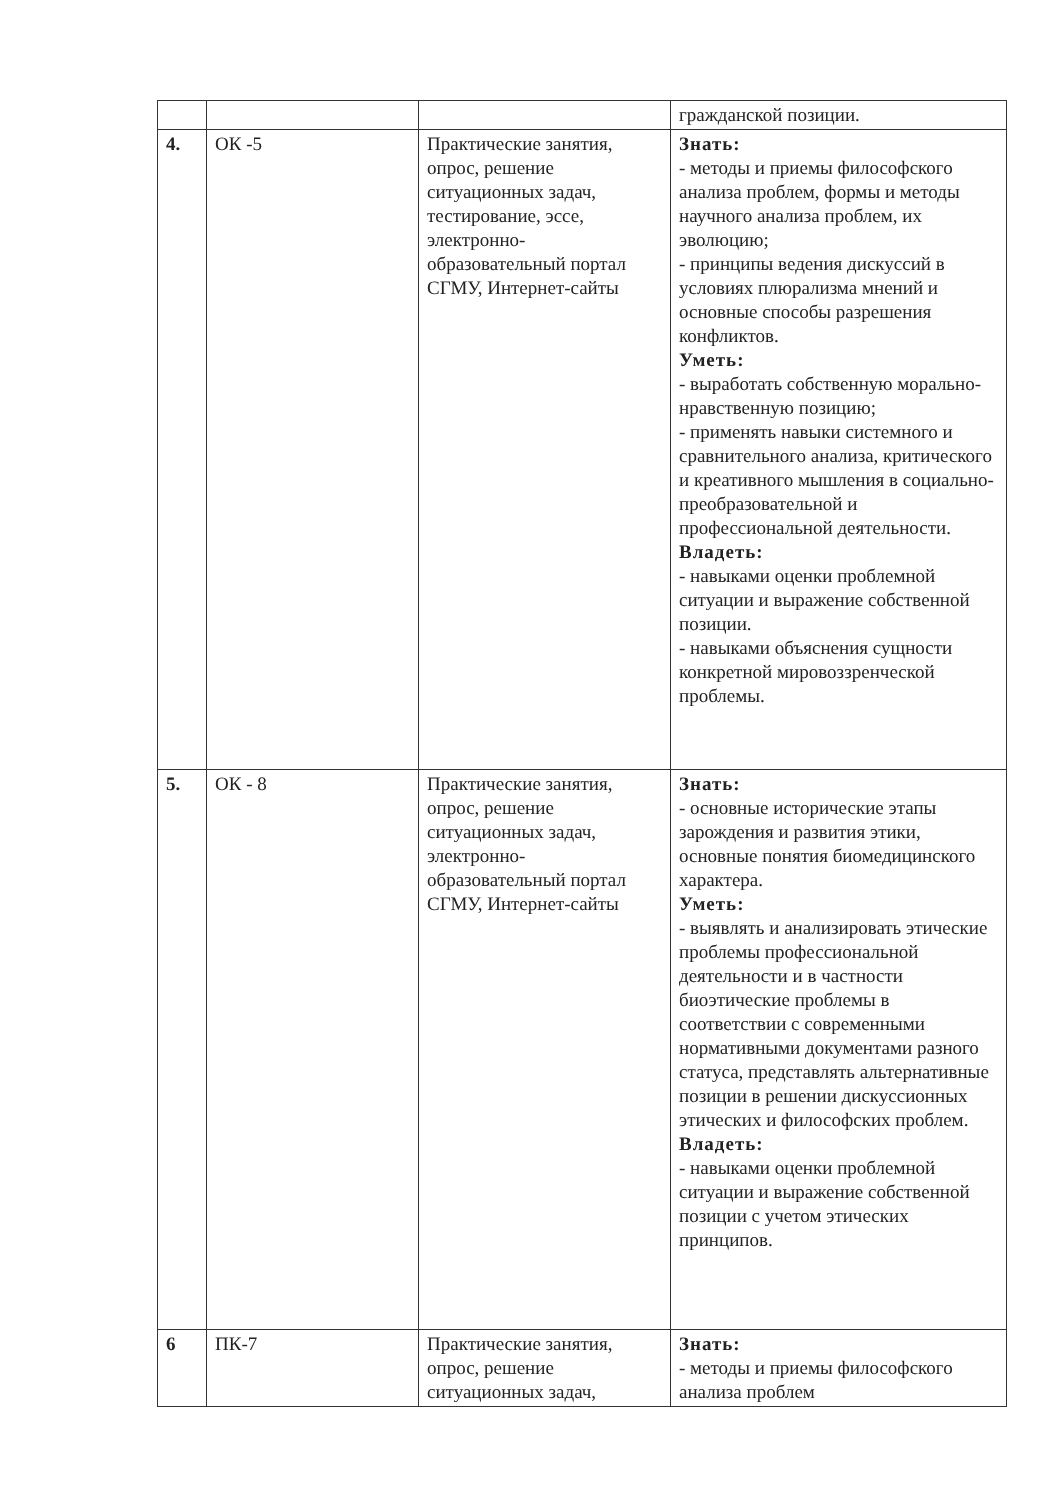| | | | гражданской позиции. |
| 4. | ОК -5 | Практические занятия, опрос, решение ситуационных задач, тестирование, эссе, электронно-образовательный портал СГМУ, Интернет-сайты | Знать: - методы и приемы философского анализа проблем, формы и методы научного анализа проблем, их эволюцию; - принципы ведения дискуссий в условиях плюрализма мнений и основные способы разрешения конфликтов. Уметь: - выработать собственную морально-нравственную позицию; - применять навыки системного и сравнительного анализа, критического и креативного мышления в социально-преобразовательной и профессиональной деятельности. Владеть: - навыками оценки проблемной ситуации и выражение собственной позиции. - навыками объяснения сущности конкретной мировоззренческой проблемы. |
| 5. | ОК - 8 | Практические занятия, опрос, решение ситуационных задач, электронно-образовательный портал СГМУ, Интернет-сайты | Знать: - основные исторические этапы зарождения и развития этики, основные понятия биомедицинского характера. Уметь: - выявлять и анализировать этические проблемы профессиональной деятельности и в частности биоэтические проблемы в соответствии с современными нормативными документами разного статуса, представлять альтернативные позиции в решении дискуссионных этических и философских проблем. Владеть: - навыками оценки проблемной ситуации и выражение собственной позиции с учетом этических принципов. |
| 6 | ПК-7 | Практические занятия, опрос, решение ситуационных задач, | Знать: - методы и приемы философского анализа проблем |